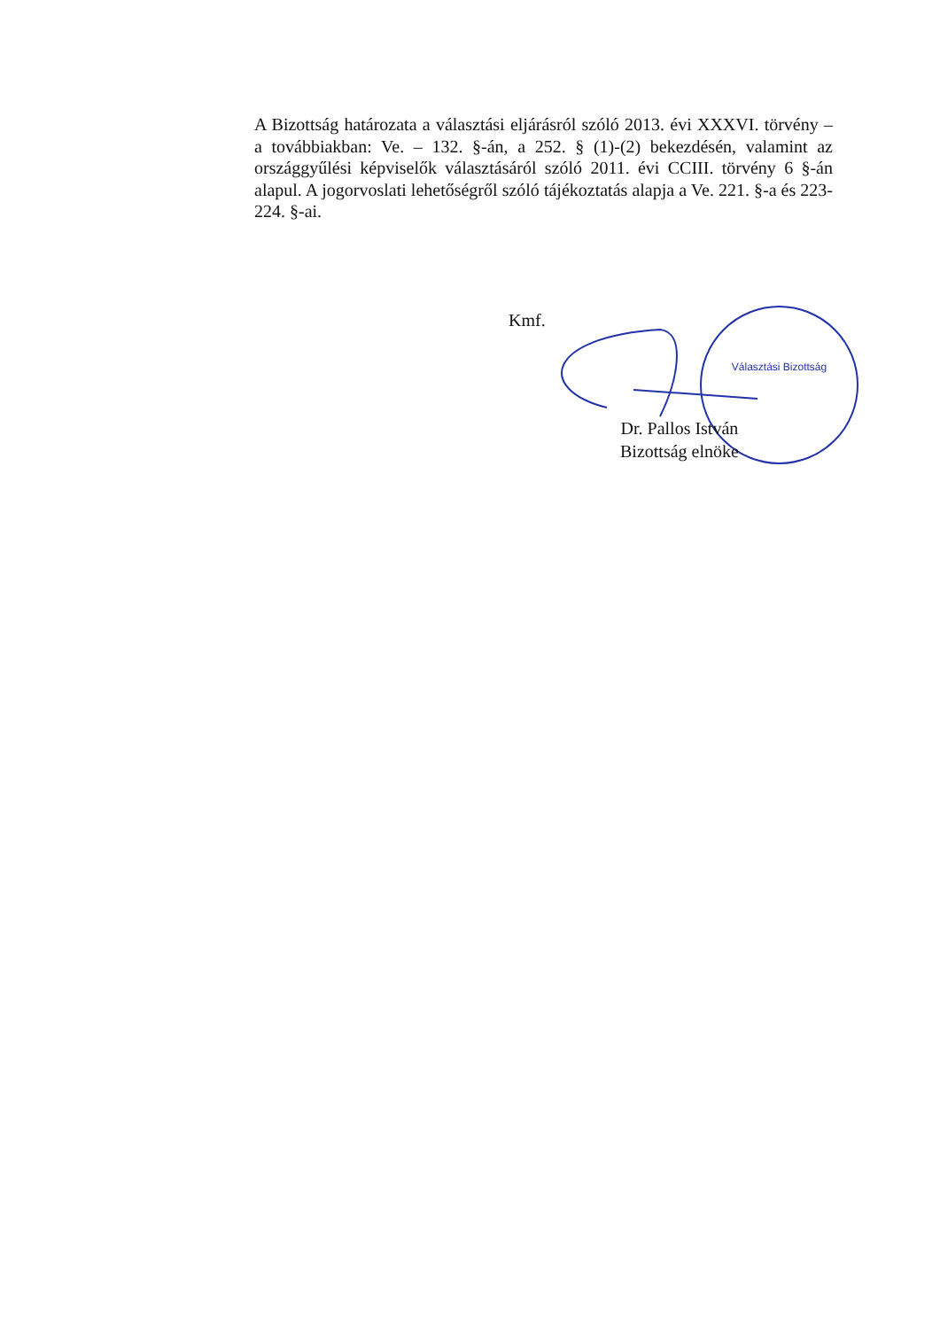A Bizottság határozata a választási eljárásról szóló 2013. évi XXXVI. törvény – a továbbiakban: Ve. – 132. §-án, a 252. § (1)-(2) bekezdésén, valamint az országgyűlési képviselők választásáról szóló 2011. évi CCIII. törvény 6 §-án alapul. A jogorvoslati lehetőségről szóló tájékoztatás alapja a Ve. 221. §-a és 223-224. §-ai.
Kmf.
Választási Bizottság
Dr. Pallos István
Bizottság elnöke